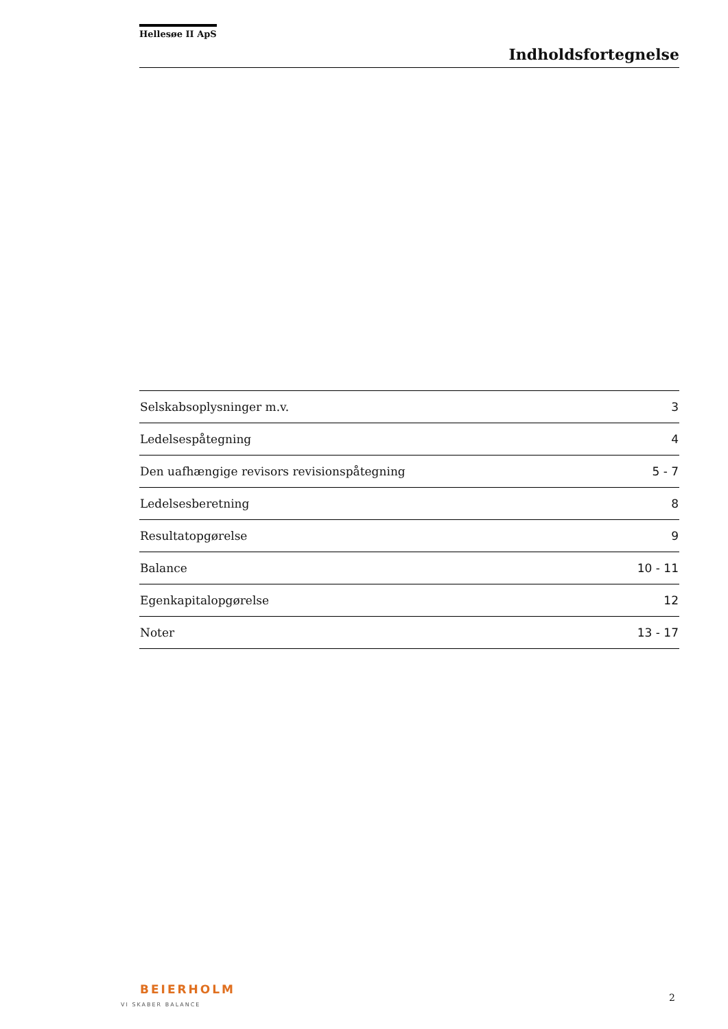Hellesøe II ApS
Indholdsfortegnelse
| Selskabsoplysninger m.v. | 3 |
| Ledelsespåtegning | 4 |
| Den uafhængige revisors revisionspåtegning | 5 - 7 |
| Ledelsesberetning | 8 |
| Resultatopgørelse | 9 |
| Balance | 10 - 11 |
| Egenkapitalopgørelse | 12 |
| Noter | 13 - 17 |
BEIERHOLM
VI SKABER BALANCE
2